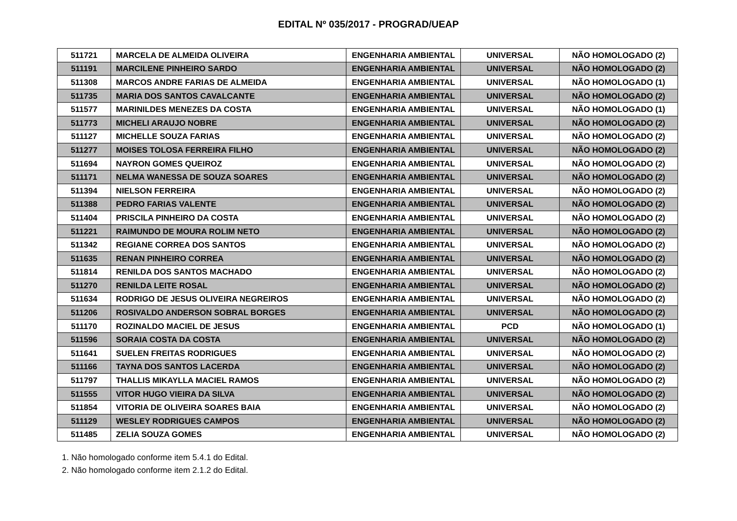EDITAL Nº 035/2017 - PROGRAD/UEAP
| 511721 | MARCELA DE ALMEIDA OLIVEIRA | ENGENHARIA AMBIENTAL | UNIVERSAL | NÃO HOMOLOGADO (2) |
| 511191 | MARCILENE PINHEIRO SARDO | ENGENHARIA AMBIENTAL | UNIVERSAL | NÃO HOMOLOGADO (2) |
| 511308 | MARCOS ANDRE FARIAS DE ALMEIDA | ENGENHARIA AMBIENTAL | UNIVERSAL | NÃO HOMOLOGADO (1) |
| 511735 | MARIA DOS SANTOS CAVALCANTE | ENGENHARIA AMBIENTAL | UNIVERSAL | NÃO HOMOLOGADO (2) |
| 511577 | MARINILDES MENEZES DA COSTA | ENGENHARIA AMBIENTAL | UNIVERSAL | NÃO HOMOLOGADO (1) |
| 511773 | MICHELI ARAUJO NOBRE | ENGENHARIA AMBIENTAL | UNIVERSAL | NÃO HOMOLOGADO (2) |
| 511127 | MICHELLE SOUZA FARIAS | ENGENHARIA AMBIENTAL | UNIVERSAL | NÃO HOMOLOGADO (2) |
| 511277 | MOISES TOLOSA FERREIRA FILHO | ENGENHARIA AMBIENTAL | UNIVERSAL | NÃO HOMOLOGADO (2) |
| 511694 | NAYRON GOMES QUEIROZ | ENGENHARIA AMBIENTAL | UNIVERSAL | NÃO HOMOLOGADO (2) |
| 511171 | NELMA WANESSA DE SOUZA SOARES | ENGENHARIA AMBIENTAL | UNIVERSAL | NÃO HOMOLOGADO (2) |
| 511394 | NIELSON FERREIRA | ENGENHARIA AMBIENTAL | UNIVERSAL | NÃO HOMOLOGADO (2) |
| 511388 | PEDRO FARIAS VALENTE | ENGENHARIA AMBIENTAL | UNIVERSAL | NÃO HOMOLOGADO (2) |
| 511404 | PRISCILA PINHEIRO DA COSTA | ENGENHARIA AMBIENTAL | UNIVERSAL | NÃO HOMOLOGADO (2) |
| 511221 | RAIMUNDO DE MOURA ROLIM NETO | ENGENHARIA AMBIENTAL | UNIVERSAL | NÃO HOMOLOGADO (2) |
| 511342 | REGIANE CORREA DOS SANTOS | ENGENHARIA AMBIENTAL | UNIVERSAL | NÃO HOMOLOGADO (2) |
| 511635 | RENAN PINHEIRO CORREA | ENGENHARIA AMBIENTAL | UNIVERSAL | NÃO HOMOLOGADO (2) |
| 511814 | RENILDA DOS SANTOS MACHADO | ENGENHARIA AMBIENTAL | UNIVERSAL | NÃO HOMOLOGADO (2) |
| 511270 | RENILDA LEITE ROSAL | ENGENHARIA AMBIENTAL | UNIVERSAL | NÃO HOMOLOGADO (2) |
| 511634 | RODRIGO DE JESUS OLIVEIRA NEGREIROS | ENGENHARIA AMBIENTAL | UNIVERSAL | NÃO HOMOLOGADO (2) |
| 511206 | ROSIVALDO ANDERSON SOBRAL BORGES | ENGENHARIA AMBIENTAL | UNIVERSAL | NÃO HOMOLOGADO (2) |
| 511170 | ROZINALDO MACIEL DE JESUS | ENGENHARIA AMBIENTAL | PCD | NÃO HOMOLOGADO (1) |
| 511596 | SORAIA COSTA DA COSTA | ENGENHARIA AMBIENTAL | UNIVERSAL | NÃO HOMOLOGADO (2) |
| 511641 | SUELEN FREITAS RODRIGUES | ENGENHARIA AMBIENTAL | UNIVERSAL | NÃO HOMOLOGADO (2) |
| 511166 | TAYNA DOS SANTOS LACERDA | ENGENHARIA AMBIENTAL | UNIVERSAL | NÃO HOMOLOGADO (2) |
| 511797 | THALLIS MIKAYLLA MACIEL RAMOS | ENGENHARIA AMBIENTAL | UNIVERSAL | NÃO HOMOLOGADO (2) |
| 511555 | VITOR HUGO VIEIRA DA SILVA | ENGENHARIA AMBIENTAL | UNIVERSAL | NÃO HOMOLOGADO (2) |
| 511854 | VITORIA DE OLIVEIRA SOARES BAIA | ENGENHARIA AMBIENTAL | UNIVERSAL | NÃO HOMOLOGADO (2) |
| 511129 | WESLEY RODRIGUES CAMPOS | ENGENHARIA AMBIENTAL | UNIVERSAL | NÃO HOMOLOGADO (2) |
| 511485 | ZELIA SOUZA GOMES | ENGENHARIA AMBIENTAL | UNIVERSAL | NÃO HOMOLOGADO (2) |
1. Não homologado conforme item 5.4.1 do Edital.
2. Não homologado conforme item 2.1.2 do Edital.